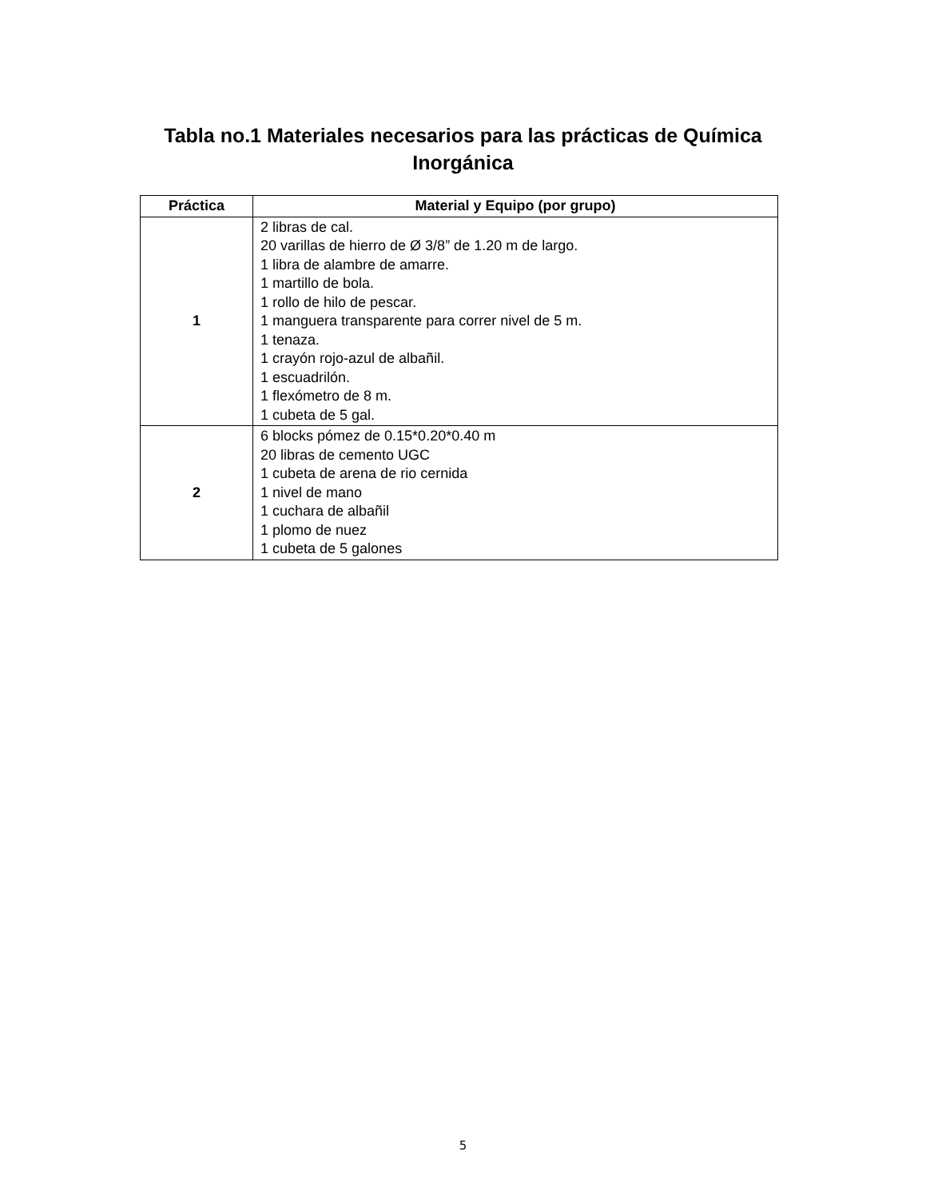Tabla no.1 Materiales necesarios para las prácticas de Química Inorgánica
| Práctica | Material y Equipo (por grupo) |
| --- | --- |
| 1 | 2 libras de cal. 20 varillas de hierro de Ø 3/8” de 1.20 m de largo. 1 libra de alambre de amarre. 1 martillo de bola. 1 rollo de hilo de pescar. 1 manguera transparente para correr nivel de 5 m. 1 tenaza. 1 crayón rojo-azul de albañil. 1 escuadrilón. 1 flexómetro de 8 m. 1 cubeta de 5 gal. |
| 2 | 6 blocks pómez de 0.15*0.20*0.40 m 20 libras de cemento UGC 1 cubeta de arena de rio cernida 1 nivel de mano 1 cuchara de albañil 1 plomo de nuez 1 cubeta de 5 galones |
5